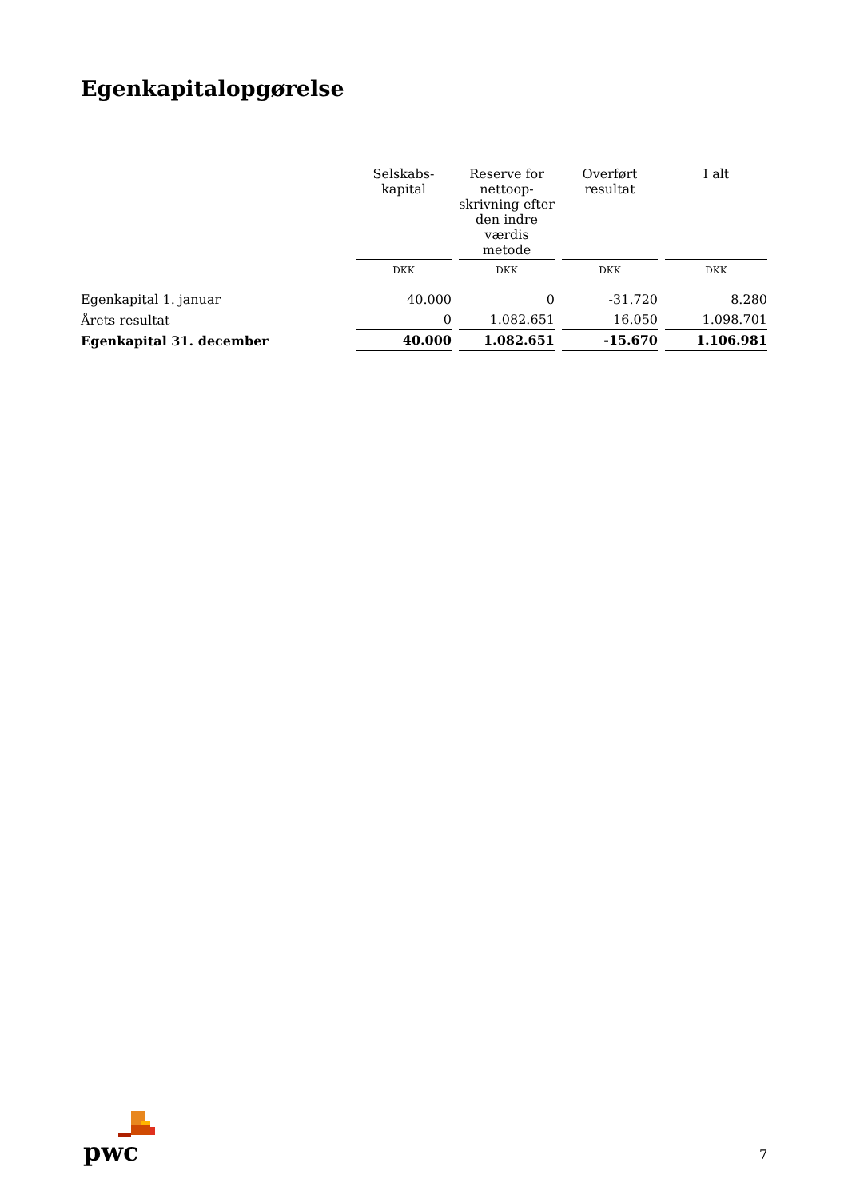Egenkapitalopgørelse
| | Selskabs- kapital | Reserve for nettoop- skrivning efter den indre værdis metode | Overført resultat | I alt |
| --- | --- | --- | --- | --- |
| | DKK | DKK | DKK | DKK |
| Egenkapital 1. januar | 40.000 | 0 | -31.720 | 8.280 |
| Årets resultat | 0 | 1.082.651 | 16.050 | 1.098.701 |
| Egenkapital 31. december | 40.000 | 1.082.651 | -15.670 | 1.106.981 |
pwc
7